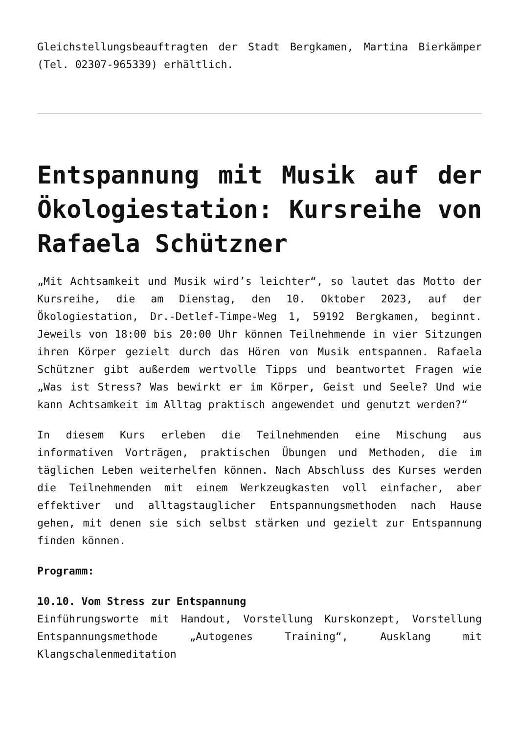Gleichstellungsbeauftragten der Stadt Bergkamen, Martina Bierkämper (Tel. 02307-965339) erhältlich.
Entspannung mit Musik auf der Ökologiestation: Kursreihe von Rafaela Schützner
„Mit Achtsamkeit und Musik wird’s leichter“, so lautet das Motto der Kursreihe, die am Dienstag, den 10. Oktober 2023, auf der Ökologiestation, Dr.-Detlef-Timpe-Weg 1, 59192 Bergkamen, beginnt. Jeweils von 18:00 bis 20:00 Uhr können Teilnehmende in vier Sitzungen ihren Körper gezielt durch das Hören von Musik entspannen. Rafaela Schützner gibt außerdem wertvolle Tipps und beantwortet Fragen wie „Was ist Stress? Was bewirkt er im Körper, Geist und Seele? Und wie kann Achtsamkeit im Alltag praktisch angewendet und genutzt werden?“
In diesem Kurs erleben die Teilnehmenden eine Mischung aus informativen Vorträgen, praktischen Übungen und Methoden, die im täglichen Leben weiterhelfen können. Nach Abschluss des Kurses werden die Teilnehmenden mit einem Werkzeugkasten voll einfacher, aber effektiver und alltagstauglicher Entspannungsmethoden nach Hause gehen, mit denen sie sich selbst stärken und gezielt zur Entspannung finden können.
Programm:
10.10. Vom Stress zur Entspannung
Einführungsworte mit Handout, Vorstellung Kurskonzept, Vorstellung Entspannungsmethode „Autogenes Training“, Ausklang mit Klangschalenmeditation